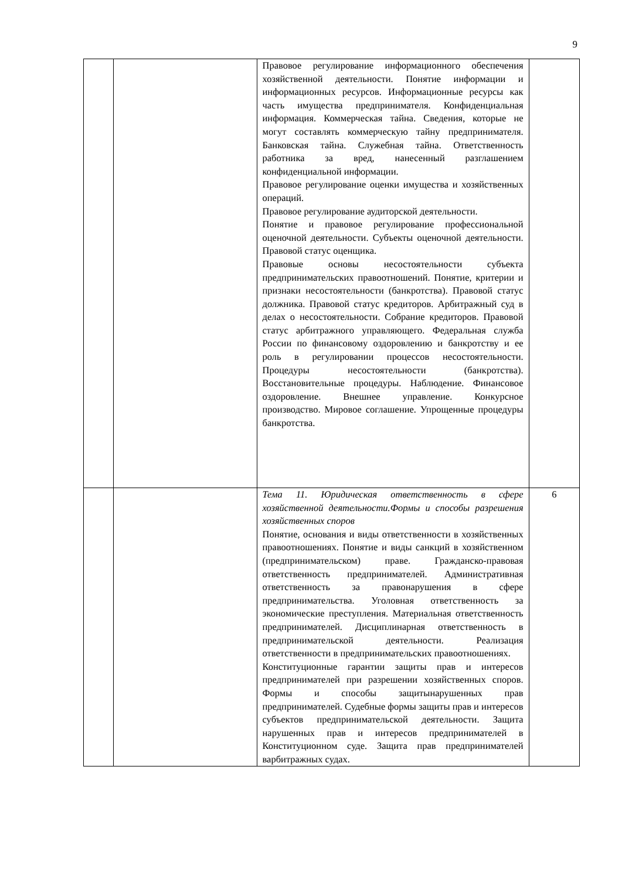9
| | | Правовое регулирование информационного обеспечения хозяйственной деятельности. Понятие информации и информационных ресурсов. Информационные ресурсы как часть имущества предпринимателя. Конфиденциальная информация. Коммерческая тайна. Сведения, которые не могут составлять коммерческую тайну предпринимателя. Банковская тайна. Служебная тайна. Ответственность работника за вред, нанесенный разглашением конфиденциальной информации. Правовое регулирование оценки имущества и хозяйственных операций. Правовое регулирование аудиторской деятельности. Понятие и правовое регулирование профессиональной оценочной деятельности. Субъекты оценочной деятельности. Правовой статус оценщика. Правовые основы несостоятельности субъекта предпринимательских правоотношений. Понятие, критерии и признаки несостоятельности (банкротства). Правовой статус должника. Правовой статус кредиторов. Арбитражный суд в делах о несостоятельности. Собрание кредиторов. Правовой статус арбитражного управляющего. Федеральная служба России по финансовому оздоровлению и банкротству и ее роль в регулировании процессов несостоятельности. Процедуры несостоятельности (банкротства). Восстановительные процедуры. Наблюдение. Финансовое оздоровление. Внешнее управление. Конкурсное производство. Мировое соглашение. Упрощенные процедуры банкротства. | |
| | | Тема 11. Юридическая ответственность в сфере хозяйственной деятельности.Формы и способы разрешения хозяйственных споров Понятие, основания и виды ответственности в хозяйственных правоотношениях. Понятие и виды санкций в хозяйственном (предпринимательском) праве. Гражданско-правовая ответственность предпринимателей. Административная ответственность за правонарушения в сфере предпринимательства. Уголовная ответственность за экономические преступления. Материальная ответственность предпринимателей. Дисциплинарная ответственность в предпринимательской деятельности. Реализация ответственности в предпринимательских правоотношениях. Конституционные гарантии защиты прав и интересов предпринимателей при разрешении хозяйственных споров. Формы и способы защитынарушенных прав предпринимателей. Судебные формы защиты прав и интересов субъектов предпринимательской деятельности. Защита нарушенных прав и интересов предпринимателей в Конституционном суде. Защита прав предпринимателей варбитражных судах. | 6 |